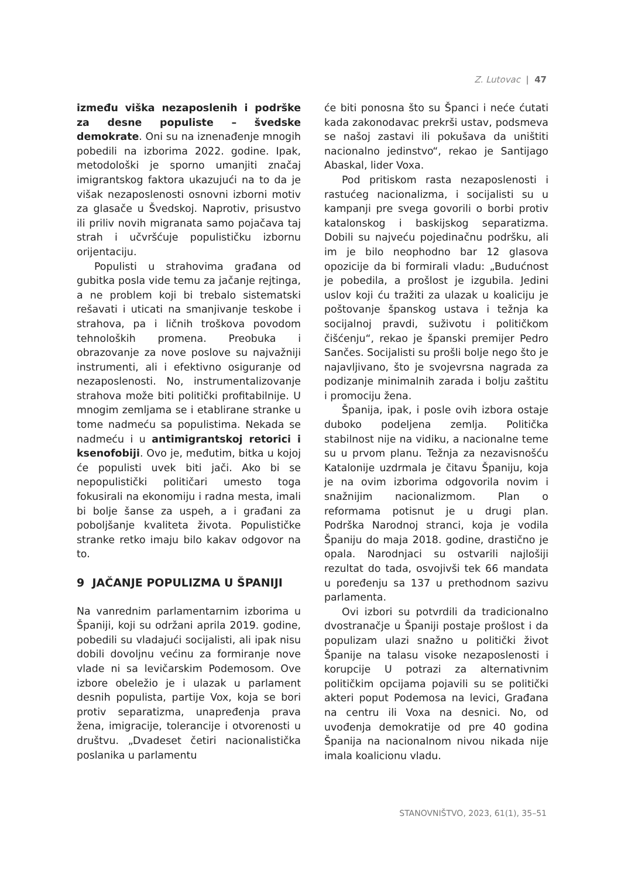Z. Lutovac | 47
između viška nezaposlenih i podrške za desne populiste – švedske demokrate. Oni su na iznenađenje mnogih pobedili na izborima 2022. godine. Ipak, metodološki je sporno umanjiti značaj imigrantskog faktora ukazujući na to da je višak nezaposlenosti osnovni izborni motiv za glasače u Švedskoj. Naprotiv, prisustvo ili priliv novih migranata samo pojačava taj strah i učvršćuje populističku izbornu orijentaciju.
Populisti u strahovima građana od gubitka posla vide temu za jačanje rejtinga, a ne problem koji bi trebalo sistematski rešavati i uticati na smanjivanje teskobe i strahova, pa i ličnih troškova povodom tehnoloških promena. Preobuka i obrazovanje za nove poslove su najvažniji instrumenti, ali i efektivno osiguranje od nezaposlenosti. No, instrumentalizovanje strahova može biti politički profitabilnije. U mnogim zemljama se i etablirane stranke u tome nadmeću sa populistima. Nekada se nadmeću i u antimigrantskoj retorici i ksenofobiji. Ovo je, međutim, bitka u kojoj će populisti uvek biti jači. Ako bi se nepopulistički političari umesto toga fokusirali na ekonomiju i radna mesta, imali bi bolje šanse za uspeh, a i građani za poboljšanje kvaliteta života. Populističke stranke retko imaju bilo kakav odgovor na to.
9 JAČANJE POPULIZMA U ŠPANIJI
Na vanrednim parlamentarnim izborima u Španiji, koji su održani aprila 2019. godine, pobedili su vladajući socijalisti, ali ipak nisu dobili dovoljnu većinu za formiranje nove vlade ni sa levičarskim Podemosom. Ove izbore obeležio je i ulazak u parlament desnih populista, partije Vox, koja se bori protiv separatizma, unapređenja prava žena, imigracije, tolerancije i otvorenosti u društvu. „Dvadeset četiri nacionalistička poslanika u parlamentu
će biti ponosna što su Španci i neće ćutati kada zakonodavac prekrši ustav, podsmeva se našoj zastavi ili pokušava da uništiti nacionalno jedinstvo“, rekao je Santijago Abaskal, lider Voxa.
Pod pritiskom rasta nezaposlenosti i rastućeg nacionalizma, i socijalisti su u kampanji pre svega govorili o borbi protiv katalonskog i baskijskog separatizma. Dobili su najveću pojedinačnu podršku, ali im je bilo neophodno bar 12 glasova opozicije da bi formirali vladu: „Budućnost je pobedila, a prošlost je izgubila. Jedini uslov koji ću tražiti za ulazak u koaliciju je poštovanje španskog ustava i težnja ka socijalnoj pravdi, suživotu i političkom čišćenju“, rekao je španski premijer Pedro Sančes. Socijalisti su prošli bolje nego što je najavljivano, što je svojevrsna nagrada za podizanje minimalnih zarada i bolju zaštitu i promociju žena.
Španija, ipak, i posle ovih izbora ostaje duboko podeljena zemlja. Politička stabilnost nije na vidiku, a nacionalne teme su u prvom planu. Težnja za nezavisnošću Katalonije uzdrmala je čitavu Španiju, koja je na ovim izborima odgovorila novim i snažnijim nacionalizmom. Plan o reformama potisnut je u drugi plan. Podrška Narodnoj stranci, koja je vodila Španiju do maja 2018. godine, drastično je opala. Narodnjaci su ostvarili najlošiji rezultat do tada, osvojivši tek 66 mandata u poređenju sa 137 u prethodnom sazivu parlamenta.
Ovi izbori su potvrdili da tradicionalno dvostranačje u Španiji postaje prošlost i da populizam ulazi snažno u politički život Španije na talasu visoke nezaposlenosti i korupcije U potrazi za alternativnim političkim opcijama pojavili su se politički akteri poput Podemosa na levici, Građana na centru ili Voxa na desnici. No, od uvođenja demokratije od pre 40 godina Španija na nacionalnom nivou nikada nije imala koalicionu vladu.
STANOVNIŠTVO, 2023, 61(1), 35–51